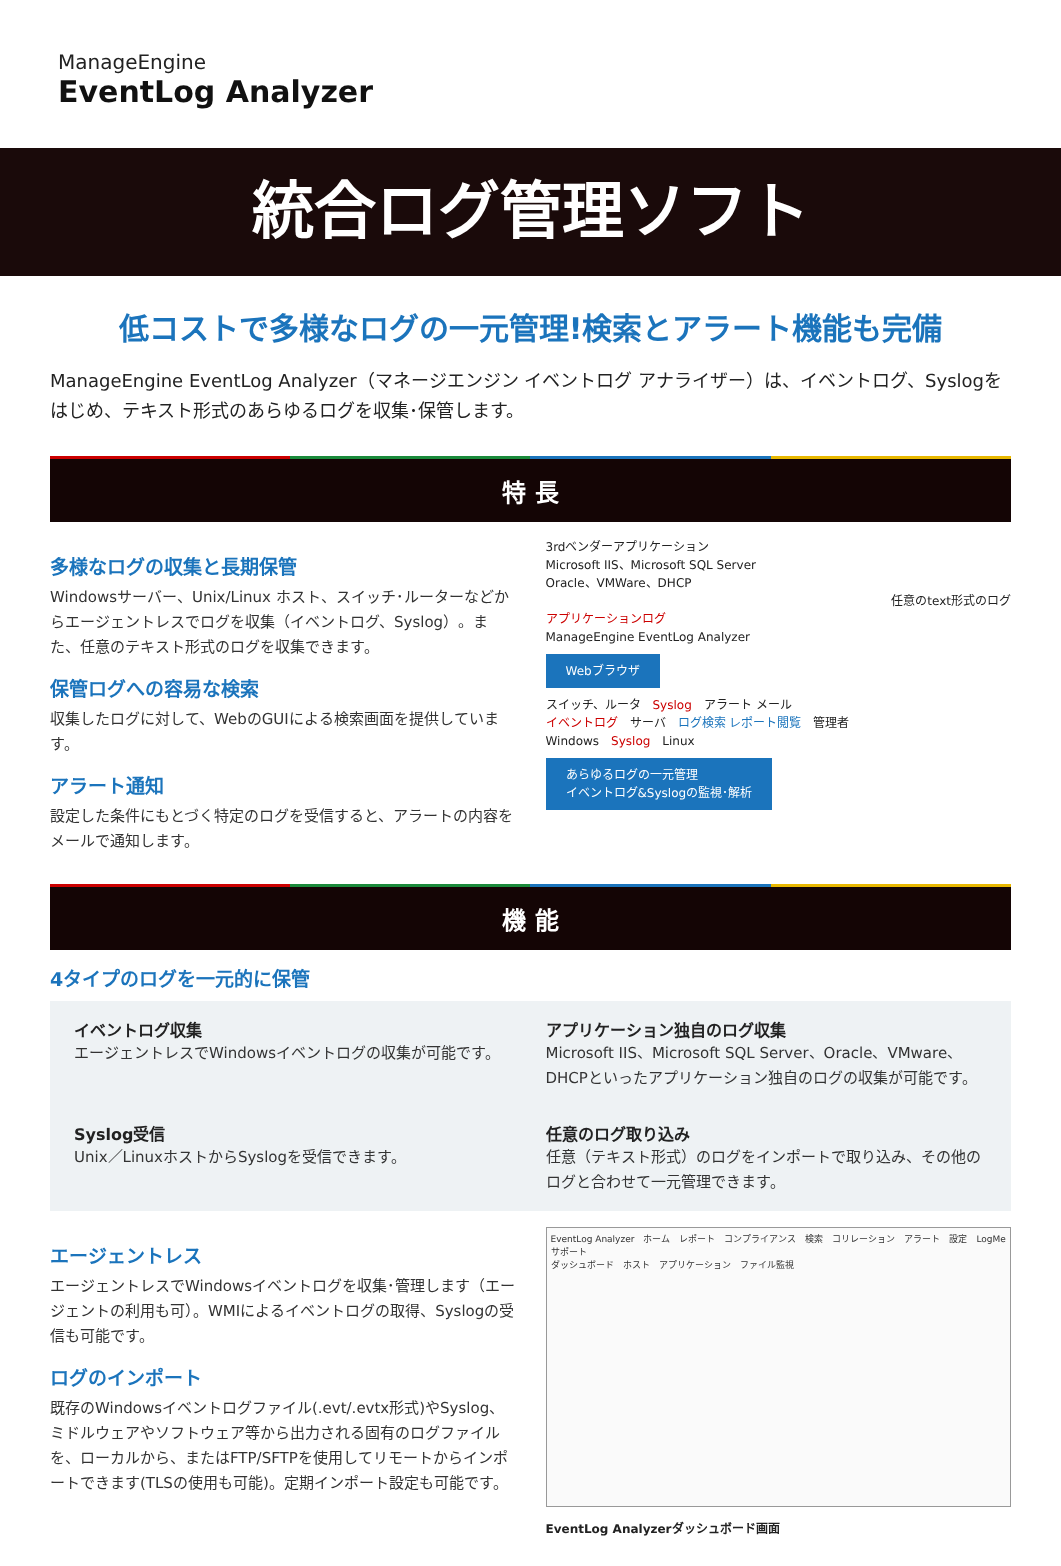ManageEngine
EventLog Analyzer
統合ログ管理ソフト
低コストで多様なログの一元管理!検索とアラート機能も完備
ManageEngine EventLog Analyzer（マネージエンジン イベントログ アナライザー）は、イベントログ、Syslogをはじめ、テキスト形式のあらゆるログを収集･保管します。
特 長
多様なログの収集と長期保管
Windowsサーバー、Unix/Linux ホスト、スイッチ･ルーターなどからエージェントレスでログを収集（イベントログ、Syslog）。また、任意のテキスト形式のログを収集できます。
保管ログへの容易な検索
収集したログに対して、WebのGUIによる検索画面を提供しています。
アラート通知
設定した条件にもとづく特定のログを受信すると、アラートの内容をメールで通知します。
3rdベンダーアプリケーション
Microsoft IIS、Microsoft SQL Server
Oracle、VMWare、DHCP
任意のtext形式のログ
アプリケーションログ
ManageEngine EventLog Analyzer
Webブラウザ
スイッチ、ルータ　Syslog　アラート メール
イベントログ　サーバ　ログ検索 レポート閲覧　管理者
Windows　Syslog　Linux
あらゆるログの一元管理
イベントログ&Syslogの監視･解析
機 能
4タイプのログを一元的に保管
イベントログ収集
エージェントレスでWindowsイベントログの収集が可能です。
アプリケーション独自のログ収集
Microsoft IIS、Microsoft SQL Server、Oracle、VMware、DHCPといったアプリケーション独自のログの収集が可能です。
Syslog受信
Unix／LinuxホストからSyslogを受信できます。
任意のログ取り込み
任意（テキスト形式）のログをインポートで取り込み、その他のログと合わせて一元管理できます。
エージェントレス
エージェントレスでWindowsイベントログを収集･管理します（エージェントの利用も可）。WMIによるイベントログの取得、Syslogの受信も可能です。
ログのインポート
既存のWindowsイベントログファイル(.evt/.evtx形式)やSyslog、ミドルウェアやソフトウェア等から出力される固有のログファイルを、ローカルから、またはFTP/SFTPを使用してリモートからインポートできます(TLSの使用も可能)。定期インポート設定も可能です。
EventLog Analyzer　ホーム　レポート　コンプライアンス　検索　コリレーション　アラート　設定　LogMe　サポート
ダッシュボード　ホスト　アプリケーション　ファイル監視
EventLog Analyzerダッシュボード画面